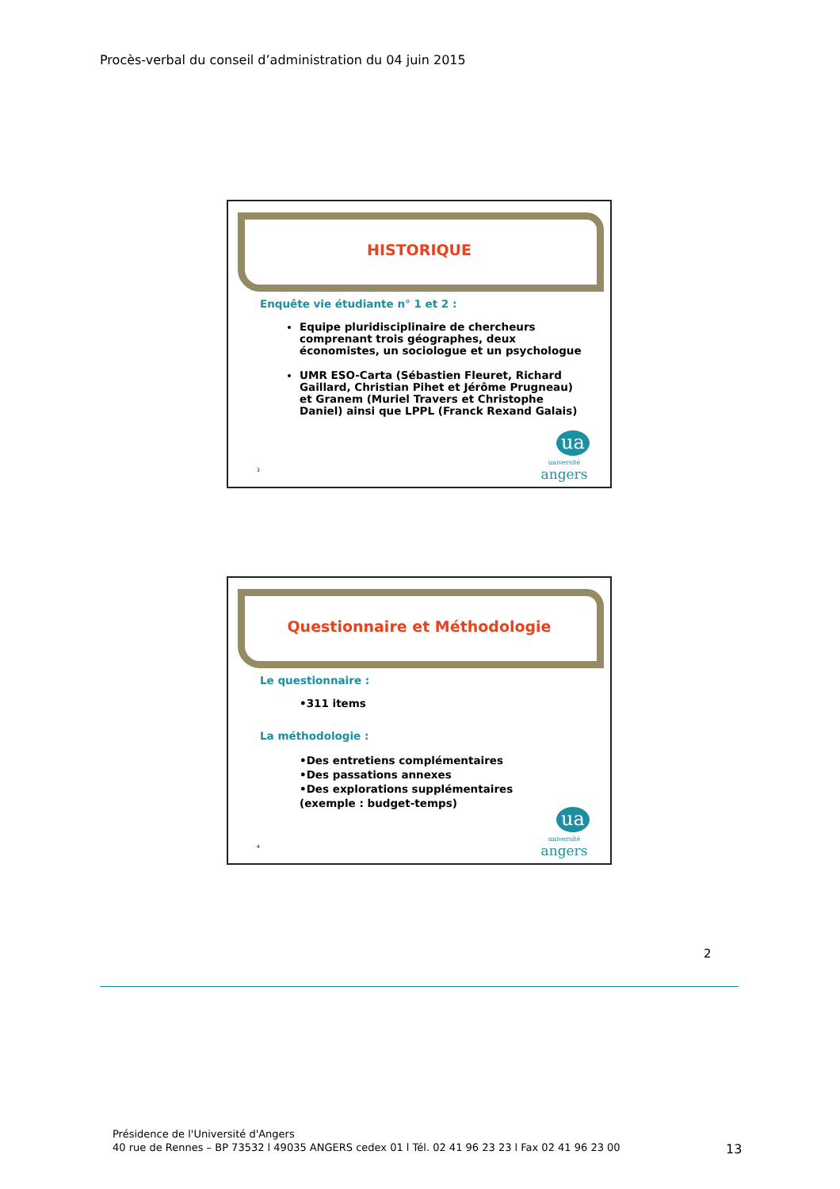Procès-verbal du conseil d’administration du 04 juin 2015
HISTORIQUE
Enquête vie étudiante n° 1 et 2 :
Equipe pluridisciplinaire de chercheurs comprenant trois géographes, deux économistes, un sociologue et un psychologue
UMR ESO-Carta (Sébastien Fleuret, Richard Gaillard, Christian Pihet et Jérôme Prugneau) et Granem (Muriel Travers et Christophe Daniel) ainsi que LPPL (Franck Rexand Galais)
3
ua
université
angers
Questionnaire et Méthodologie
Le questionnaire :
•311 items
La méthodologie :
•Des entretiens complémentaires
•Des passations annexes
•Des explorations supplémentaires
(exemple : budget-temps)
4
ua
université
angers
2
Présidence de l'Université d'Angers
40 rue de Rennes – BP 73532 l 49035 ANGERS cedex 01 l Tél. 02 41 96 23 23 l Fax 02 41 96 23 00
13